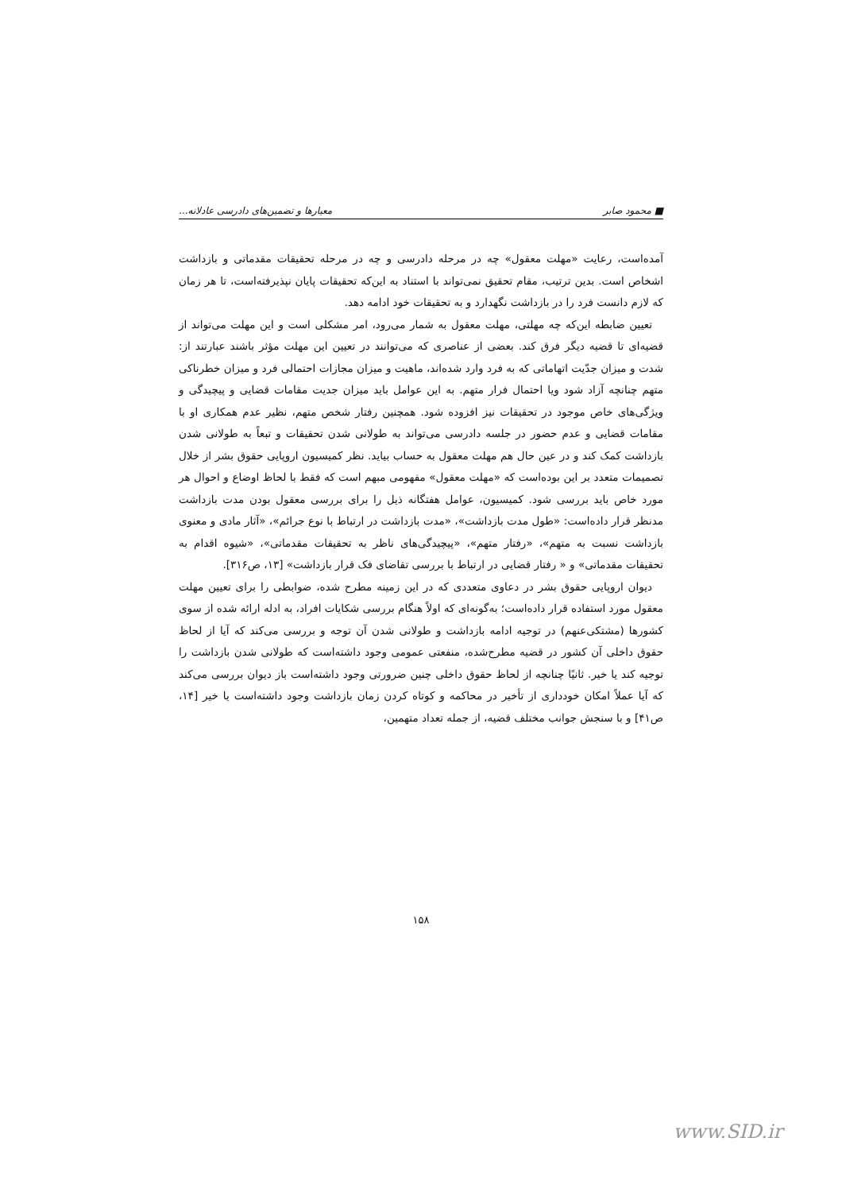■ محمود صابر معیارها و تضمین‌های دادرسی عادلانه...
آمده‌است، رعایت «مهلت معقول» چه در مرحله دادرسی و چه در مرحله تحقیقات مقدماتی و بازداشت اشخاص است. بدین ترتیب، مقام تحقیق نمی‌تواند با استناد به این‌که تحقیقات پایان نپذیرفته‌است، تا هر زمان که لازم دانست فرد را در بازداشت نگهدارد و به تحقیقات خود ادامه دهد.
تعیین ضابطه این‌که چه مهلتی، مهلت معقول به شمار می‌رود، امر مشکلی است و این مهلت می‌تواند از قضیه‌ای تا قضیه دیگر فرق کند. بعضی از عناصری که می‌توانند در تعیین این مهلت مؤثر باشند عبارتند از: شدت و میزان جدّیت اتهاماتی که به فرد وارد شده‌اند، ماهیت و میزان مجازات احتمالی فرد و میزان خطرناکی متهم چنانچه آزاد شود ویا احتمال فرار متهم. به این عوامل باید میزان جدیت مقامات قضایی و پیچیدگی و ویژگی‌های خاص موجود در تحقیقات نیز افزوده شود. همچنین رفتار شخص متهم، نظیر عدم همکاری او با مقامات قضایی و عدم حضور در جلسه دادرسی می‌تواند به طولانی شدن تحقیقات و تبعاً به طولانی شدن بازداشت کمک کند و در عین حال هم مهلت معقول به حساب بیاید. نظر کمیسیون اروپایی حقوق بشر از خلال تصمیمات متعدد بر این بوده‌است که «مهلت معقول» مفهومی مبهم است که فقط با لحاظ اوضاع و احوال هر مورد خاص باید بررسی شود. کمیسیون، عوامل هفتگانه ذیل را برای بررسی معقول بودن مدت بازداشت مدنظر قرار داده‌است: «طول مدت بازداشت»، «مدت بازداشت در ارتباط با نوع جرائم»، «آثار مادی و معنوی بازداشت نسبت به متهم»، «رفتار متهم»، «پیچیدگی‌های ناظر به تحقیقات مقدماتی»، «شیوه اقدام به تحقیقات مقدماتی» و « رفتار قضایی در ارتباط با بررسی تقاضای فک قرار بازداشت» [۱۳، ص۳۱۶].
دیوان اروپایی حقوق بشر در دعاوی متعددی که در این زمینه مطرح شده، ضوابطی را برای تعیین مهلت معقول مورد استفاده قرار داده‌است؛ به‌گونه‌ای که اولاً هنگام بررسی شکایات افراد، به ادله ارائه شده از سوی کشورها (مشتکی‌عنهم) در توجیه ادامه بازداشت و طولانی شدن آن توجه و بررسی می‌کند که آیا از لحاظ حقوق داخلی آن کشور در قضیه مطرح‌شده، منفعتی عمومی وجود داشته‌است که طولانی شدن بازداشت را توجیه کند یا خیر. ثانیًا چنانچه از لحاظ حقوق داخلی چنین ضرورتی وجود داشته‌است باز دیوان بررسی می‌کند که آیا عملاً امکان خودداری از تأخیر در محاکمه و کوتاه کردن زمان بازداشت وجود داشته‌است یا خیر [۱۴، ص۴۱] و با سنجش جوانب مختلف قضیه، از جمله تعداد متهمین،
۱۵۸
www.SID.ir